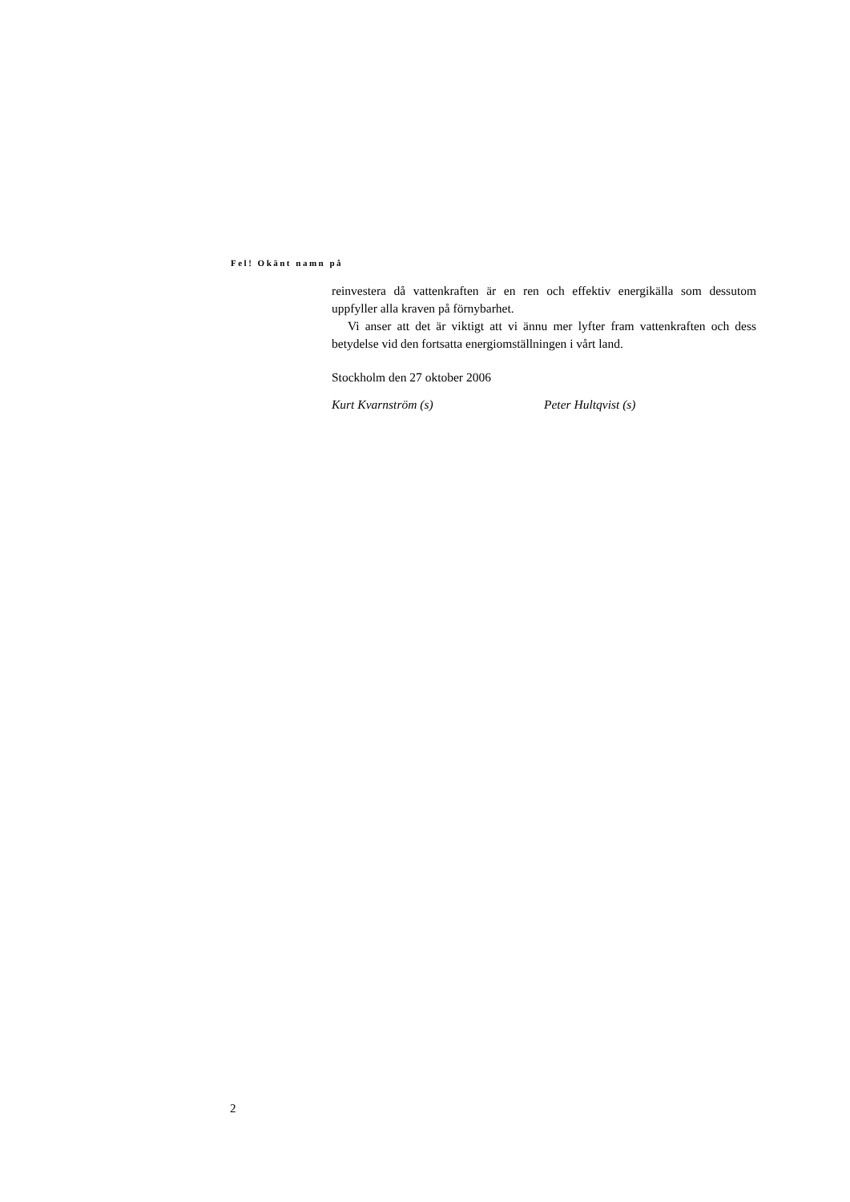Fel! Okänt namn på
reinvestera då vattenkraften är en ren och effektiv energikälla som dessutom uppfyller alla kraven på förnybarhet.
Vi anser att det är viktigt att vi ännu mer lyfter fram vattenkraften och dess betydelse vid den fortsatta energiomställningen i vårt land.
Stockholm den 27 oktober 2006
Kurt Kvarnström (s) Peter Hultqvist (s)
2